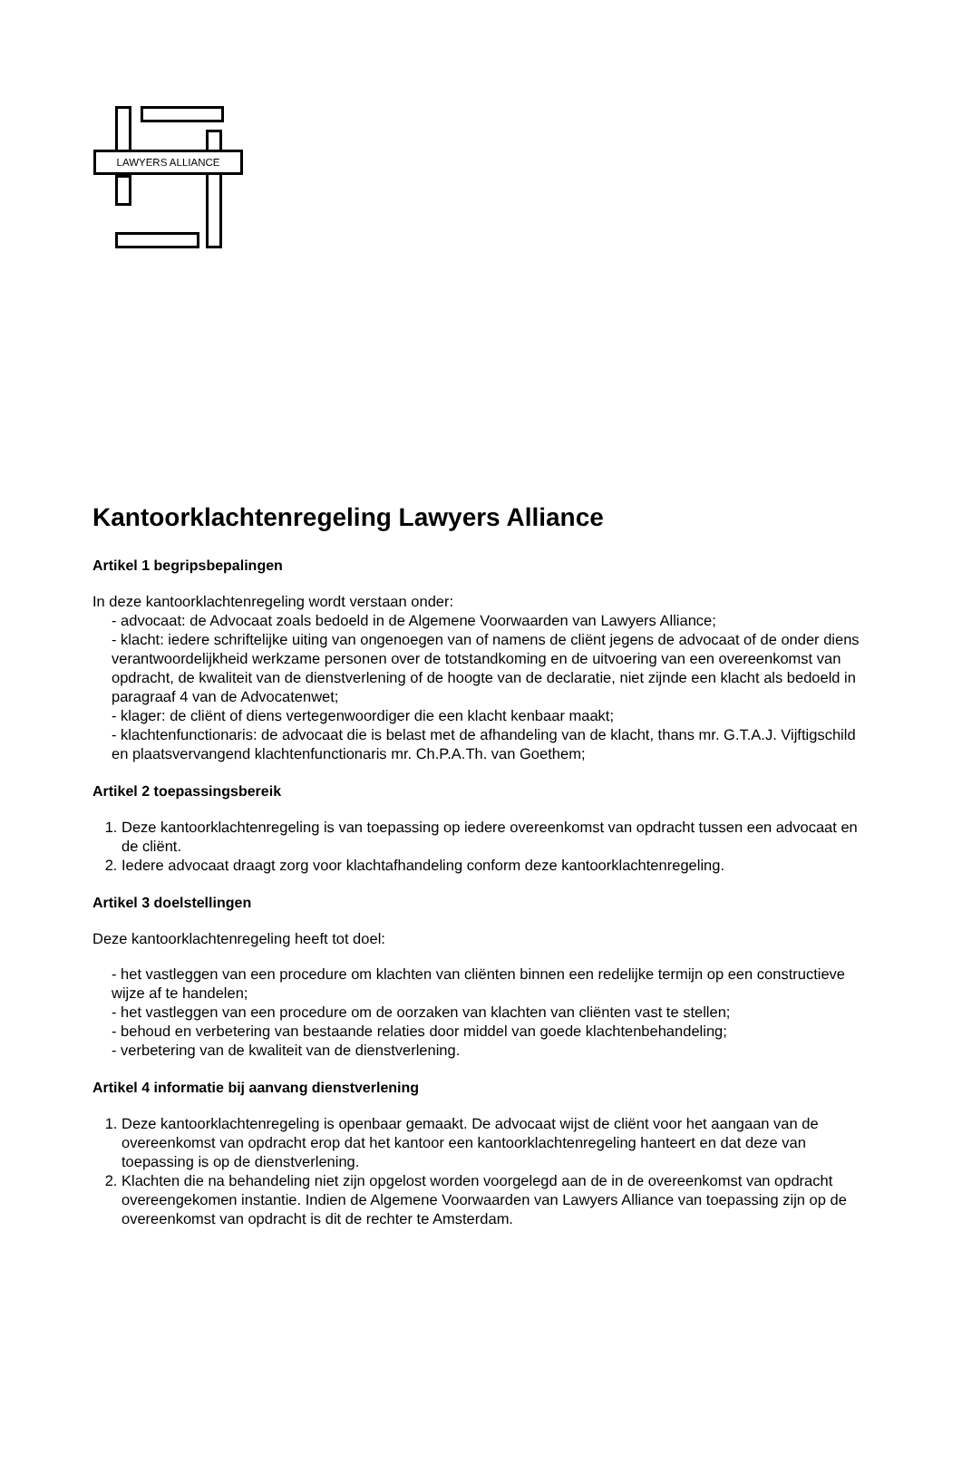LAWYERS ALLIANCE
Kantoorklachtenregeling Lawyers Alliance
Artikel 1 begripsbepalingen
In deze kantoorklachtenregeling wordt verstaan onder:
- advocaat: de Advocaat zoals bedoeld in de Algemene Voorwaarden van Lawyers Alliance;
- klacht: iedere schriftelijke uiting van ongenoegen van of namens de cliënt jegens de advocaat of de onder diens verantwoordelijkheid werkzame personen over de totstandkoming en de uitvoering van een overeenkomst van opdracht, de kwaliteit van de dienstverlening of de hoogte van de declaratie, niet zijnde een klacht als bedoeld in paragraaf 4 van de Advocatenwet;
- klager: de cliënt of diens vertegenwoordiger die een klacht kenbaar maakt;
- klachtenfunctionaris: de advocaat die is belast met de afhandeling van de klacht, thans mr. G.T.A.J. Vijftigschild en plaatsvervangend klachtenfunctionaris mr. Ch.P.A.Th. van Goethem;
Artikel 2 toepassingsbereik
1. Deze kantoorklachtenregeling is van toepassing op iedere overeenkomst van opdracht tussen een advocaat en de cliënt.
2. Iedere advocaat draagt zorg voor klachtafhandeling conform deze kantoorklachtenregeling.
Artikel 3 doelstellingen
Deze kantoorklachtenregeling heeft tot doel:
- het vastleggen van een procedure om klachten van cliënten binnen een redelijke termijn op een constructieve wijze af te handelen;
- het vastleggen van een procedure om de oorzaken van klachten van cliënten vast te stellen;
- behoud en verbetering van bestaande relaties door middel van goede klachtenbehandeling;
- verbetering van de kwaliteit van de dienstverlening.
Artikel 4 informatie bij aanvang dienstverlening
1. Deze kantoorklachtenregeling is openbaar gemaakt. De advocaat wijst de cliënt voor het aangaan van de overeenkomst van opdracht erop dat het kantoor een kantoorklachtenregeling hanteert en dat deze van toepassing is op de dienstverlening.
2. Klachten die na behandeling niet zijn opgelost worden voorgelegd aan de in de overeenkomst van opdracht overeengekomen instantie. Indien de Algemene Voorwaarden van Lawyers Alliance van toepassing zijn op de overeenkomst van opdracht is dit de rechter te Amsterdam.